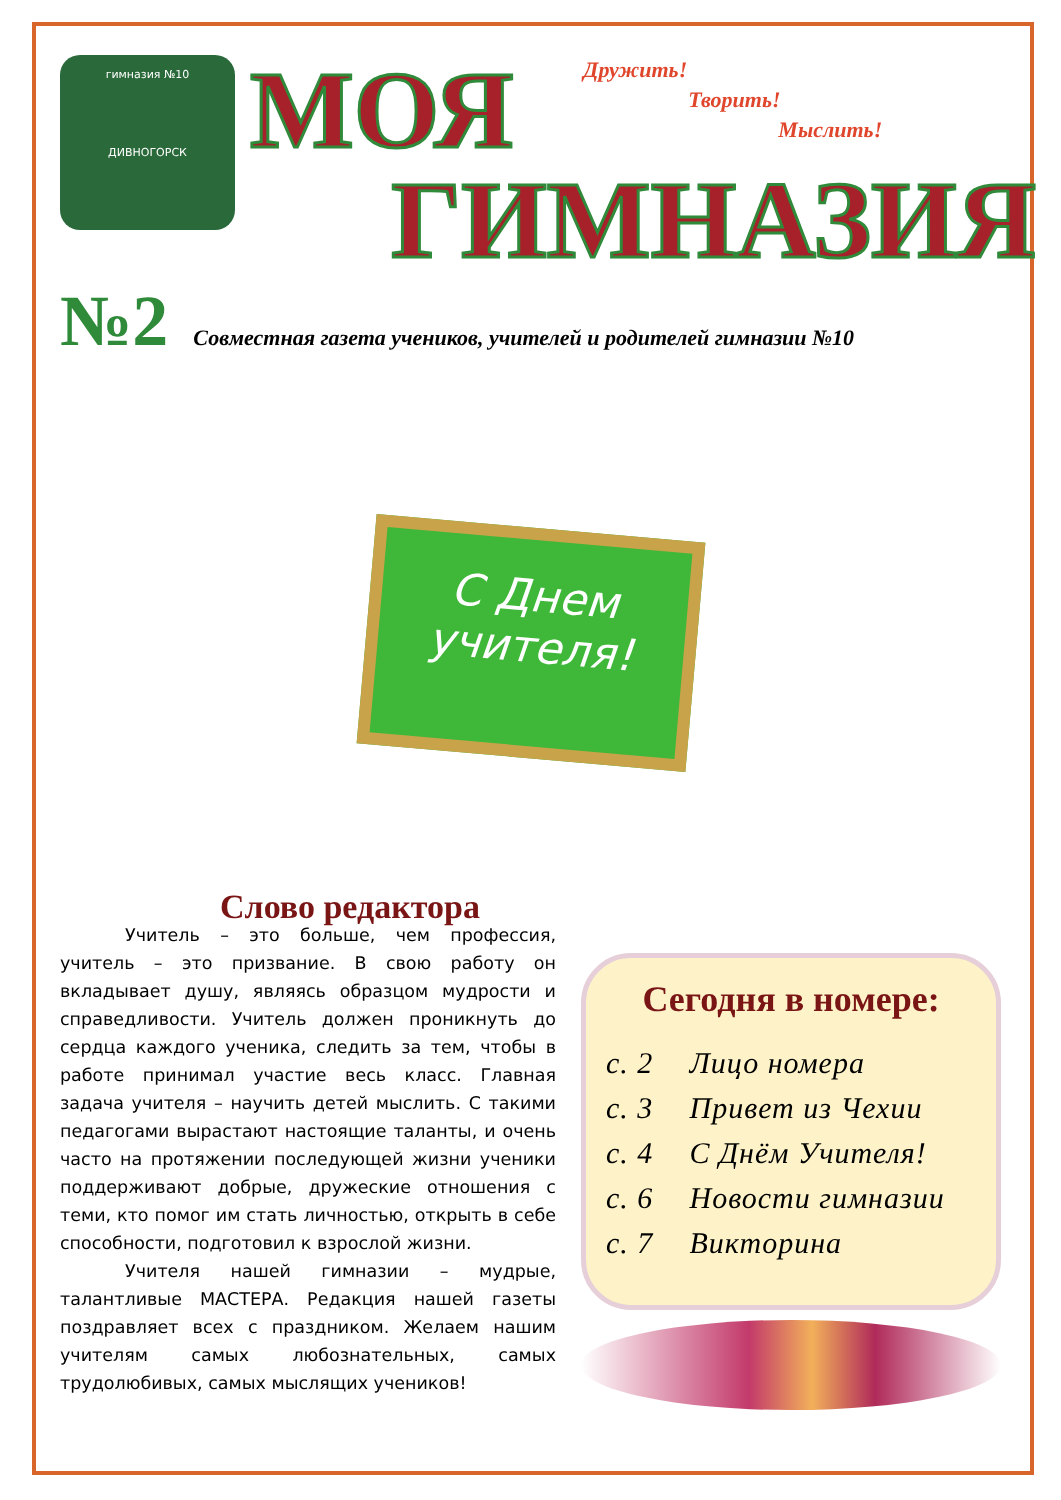гимназия №10
ДИВНОГОРСК
МОЯ
Дружить!
Творить!
Мыслить!
ГИМНАЗИЯ
№2 Совместная газета учеников, учителей и родителей гимназии №10
С Днем
учителя!
Слово редактора
Учитель – это больше, чем профессия, учитель – это призвание. В свою работу он вкладывает душу, являясь образцом мудрости и справедливости. Учитель должен проникнуть до сердца каждого ученика, следить за тем, чтобы в работе принимал участие весь класс. Главная задача учителя – научить детей мыслить. С такими педагогами вырастают настоящие таланты, и очень часто на протяжении последующей жизни ученики поддерживают добрые, дружеские отношения с теми, кто помог им стать личностью, открыть в себе способности, подготовил к взрослой жизни.
Учителя нашей гимназии – мудрые, талантливые МАСТЕРА. Редакция нашей газеты поздравляет всех с праздником. Желаем нашим учителям самых любознательных, самых трудолюбивых, самых мыслящих учеников!
Сегодня в номере:
с. 2 Лицо номера
с. 3 Привет из Чехии
с. 4 С Днём Учителя!
с. 6 Новости гимназии
с. 7 Викторина